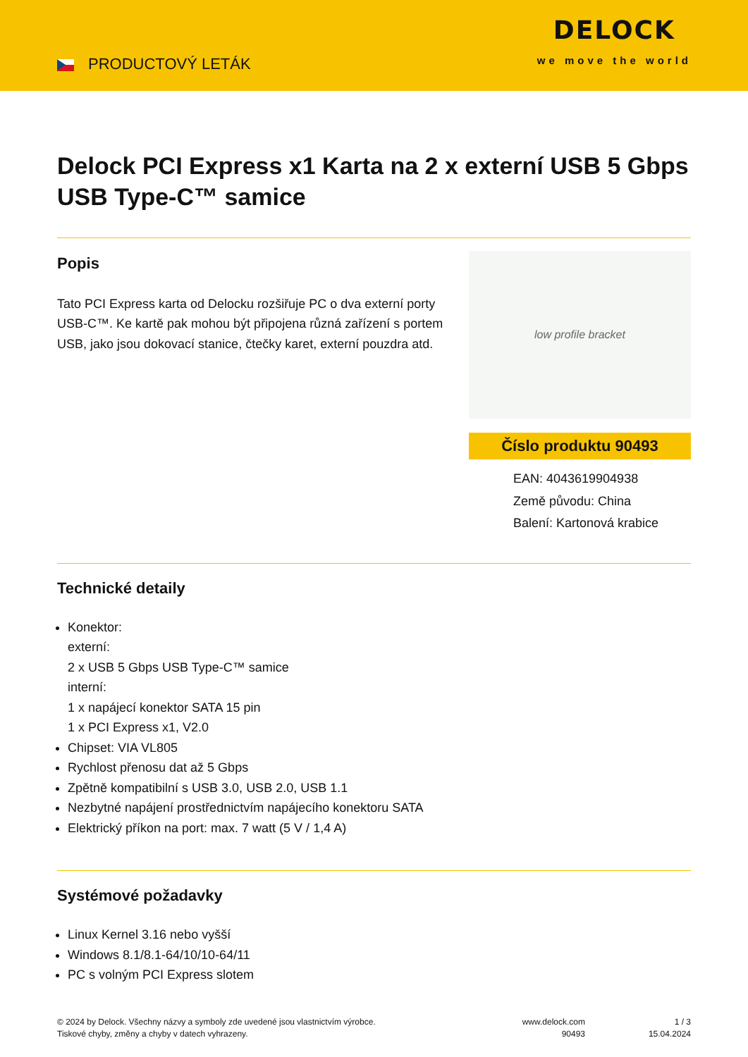PRODUCTOVÝ LETÁK
DELOCK
we move the world
Delock PCI Express x1 Karta na 2 x externí USB 5 Gbps USB Type-C™ samice
Popis
Tato PCI Express karta od Delocku rozšiřuje PC o dva externí porty USB-C™. Ke kartě pak mohou být připojena různá zařízení s portem USB, jako jsou dokovací stanice, čtečky karet, externí pouzdra atd.
low profile bracket
Číslo produktu 90493
EAN: 4043619904938
Země původu: China
Balení: Kartonová krabice
Technické detaily
Konektor:
externí:
2 x USB 5 Gbps USB Type-C™ samice
interní:
1 x napájecí konektor SATA 15 pin
1 x PCI Express x1, V2.0
Chipset: VIA VL805
Rychlost přenosu dat až 5 Gbps
Zpětně kompatibilní s USB 3.0, USB 2.0, USB 1.1
Nezbytné napájení prostřednictvím napájecího konektoru SATA
Elektrický příkon na port: max. 7 watt (5 V / 1,4 A)
Systémové požadavky
Linux Kernel 3.16 nebo vyšší
Windows 8.1/8.1-64/10/10-64/11
PC s volným PCI Express slotem
© 2024 by Delock. Všechny názvy a symboly zde uvedené jsou vlastnictvím výrobce.
Tiskové chyby, změny a chyby v datech vyhrazeny.
www.delock.com
90493
1 / 3
15.04.2024